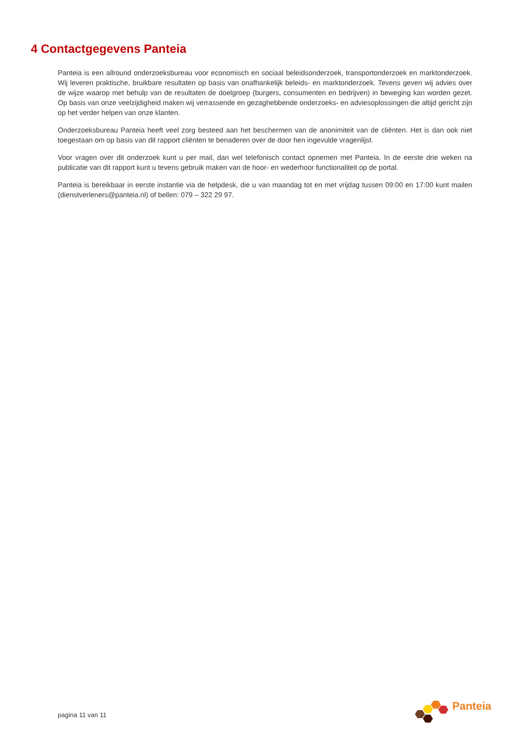4 Contactgegevens Panteia
Panteia is een allround onderzoeksbureau voor economisch en sociaal beleidsonderzoek, transportonderzoek en marktonderzoek. Wij leveren praktische, bruikbare resultaten op basis van onafhankelijk beleids- en marktonderzoek. Tevens geven wij advies over de wijze waarop met behulp van de resultaten de doelgroep (burgers, consumenten en bedrijven) in beweging kan worden gezet. Op basis van onze veelzijdigheid maken wij verrassende en gezaghebbende onderzoeks- en adviesoplossingen die altijd gericht zijn op het verder helpen van onze klanten.
Onderzoeksbureau Panteia heeft veel zorg besteed aan het beschermen van de anonimiteit van de cliënten. Het is dan ook niet toegestaan om op basis van dit rapport cliënten te benaderen over de door hen ingevulde vragenlijst.
Voor vragen over dit onderzoek kunt u per mail, dan wel telefonisch contact opnemen met Panteia. In de eerste drie weken na publicatie van dit rapport kunt u tevens gebruik maken van de hoor- en wederhoor functionaliteit op de portal.
Panteia is bereikbaar in eerste instantie via de helpdesk, die u van maandag tot en met vrijdag tussen 09:00 en 17:00 kunt mailen (dienstverleners@panteia.nl) of bellen: 079 – 322 29 97.
pagina 11 van 11
Panteia